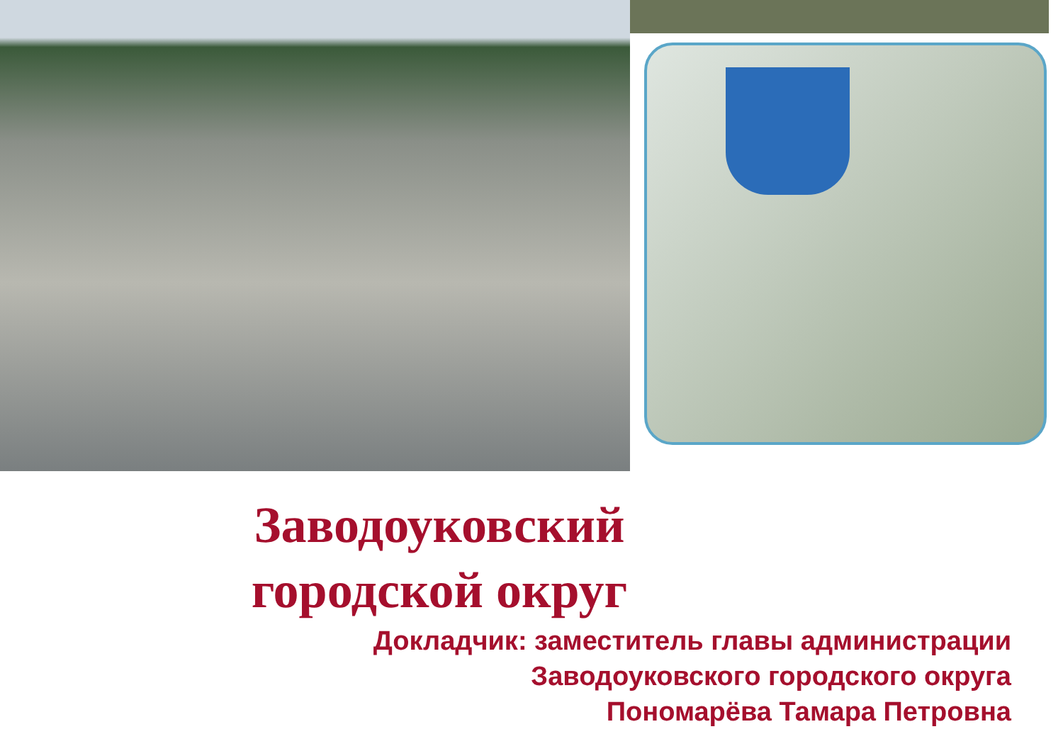Заводоуковский
городской округ
Докладчик: заместитель главы администрации
Заводоуковского городского округа
Пономарёва Тамара Петровна